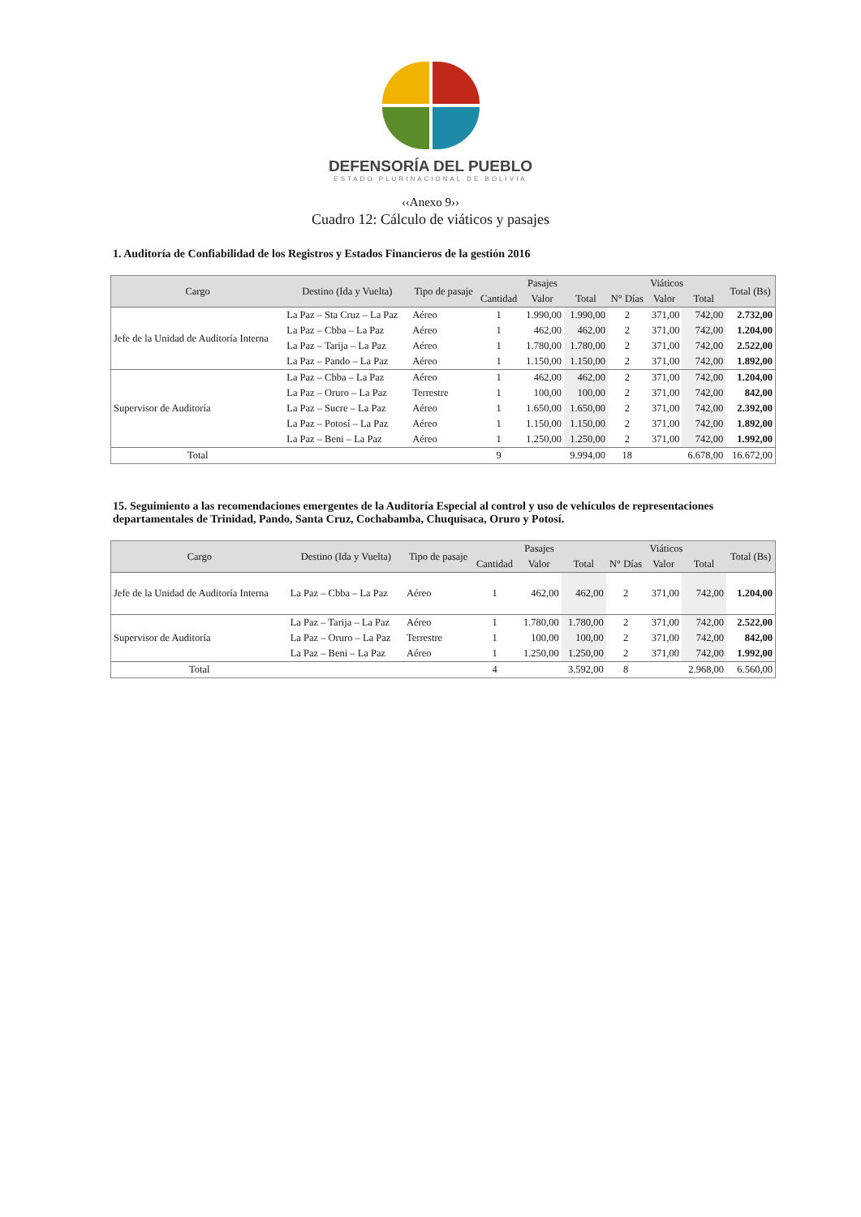DEFENSORÍA DEL PUEBLO
ESTADO PLURINACIONAL DE BOLIVIA
‹‹Anexo 9››
Cuadro 12: Cálculo de viáticos y pasajes
1. Auditoría de Confiabilidad de los Registros y Estados Financieros de la gestión 2016
| Cargo | Destino (Ida y Vuelta) | Tipo de pasaje | Pasajes | | | Viáticos | | | Total (Bs) |
| --- | --- | --- | --- | --- | --- | --- | --- | --- | --- |
| | | | Cantidad | Valor | Total | N° Días | Valor | Total | |
| Jefe de la Unidad de Auditoría Interna | La Paz – Sta Cruz – La Paz | Aéreo | 1 | 1.990,00 | 1.990,00 | 2 | 371,00 | 742,00 | 2.732,00 |
| | La Paz – Cbba – La Paz | Aéreo | 1 | 462,00 | 462,00 | 2 | 371,00 | 742,00 | 1.204,00 |
| | La Paz – Tarija – La Paz | Aéreo | 1 | 1.780,00 | 1.780,00 | 2 | 371,00 | 742,00 | 2.522,00 |
| | La Paz – Pando – La Paz | Aéreo | 1 | 1.150,00 | 1.150,00 | 2 | 371,00 | 742,00 | 1.892,00 |
| Supervisor de Auditoría | La Paz – Cbba – La Paz | Aéreo | 1 | 462,00 | 462,00 | 2 | 371,00 | 742,00 | 1.204,00 |
| | La Paz – Oruro – La Paz | Terrestre | 1 | 100,00 | 100,00 | 2 | 371,00 | 742,00 | 842,00 |
| | La Paz – Sucre – La Paz | Aéreo | 1 | 1.650,00 | 1.650,00 | 2 | 371,00 | 742,00 | 2.392,00 |
| | La Paz – Potosí – La Paz | Aéreo | 1 | 1.150,00 | 1.150,00 | 2 | 371,00 | 742,00 | 1.892,00 |
| | La Paz – Beni – La Paz | Aéreo | 1 | 1.250,00 | 1.250,00 | 2 | 371,00 | 742,00 | 1.992,00 |
| Total | | | 9 | | 9.994,00 | 18 | | 6.678,00 | 16.672,00 |
15. Seguimiento a las recomendaciones emergentes de la Auditoría Especial al control y uso de vehículos de representaciones departamentales de Trinidad, Pando, Santa Cruz, Cochabamba, Chuquisaca, Oruro y Potosí.
| Cargo | Destino (Ida y Vuelta) | Tipo de pasaje | Pasajes | | | Viáticos | | | Total (Bs) |
| --- | --- | --- | --- | --- | --- | --- | --- | --- | --- |
| | | | Cantidad | Valor | Total | N° Días | Valor | Total | |
| Jefe de la Unidad de Auditoría Interna | La Paz – Cbba – La Paz | Aéreo | 1 | 462,00 | 462,00 | 2 | 371,00 | 742,00 | 1.204,00 |
| Supervisor de Auditoría | La Paz – Tarija – La Paz | Aéreo | 1 | 1.780,00 | 1.780,00 | 2 | 371,00 | 742,00 | 2.522,00 |
| | La Paz – Oruro – La Paz | Terrestre | 1 | 100,00 | 100,00 | 2 | 371,00 | 742,00 | 842,00 |
| | La Paz – Beni – La Paz | Aéreo | 1 | 1.250,00 | 1.250,00 | 2 | 371,00 | 742,00 | 1.992,00 |
| Total | | | 4 | | 3.592,00 | 8 | | 2.968,00 | 6.560,00 |